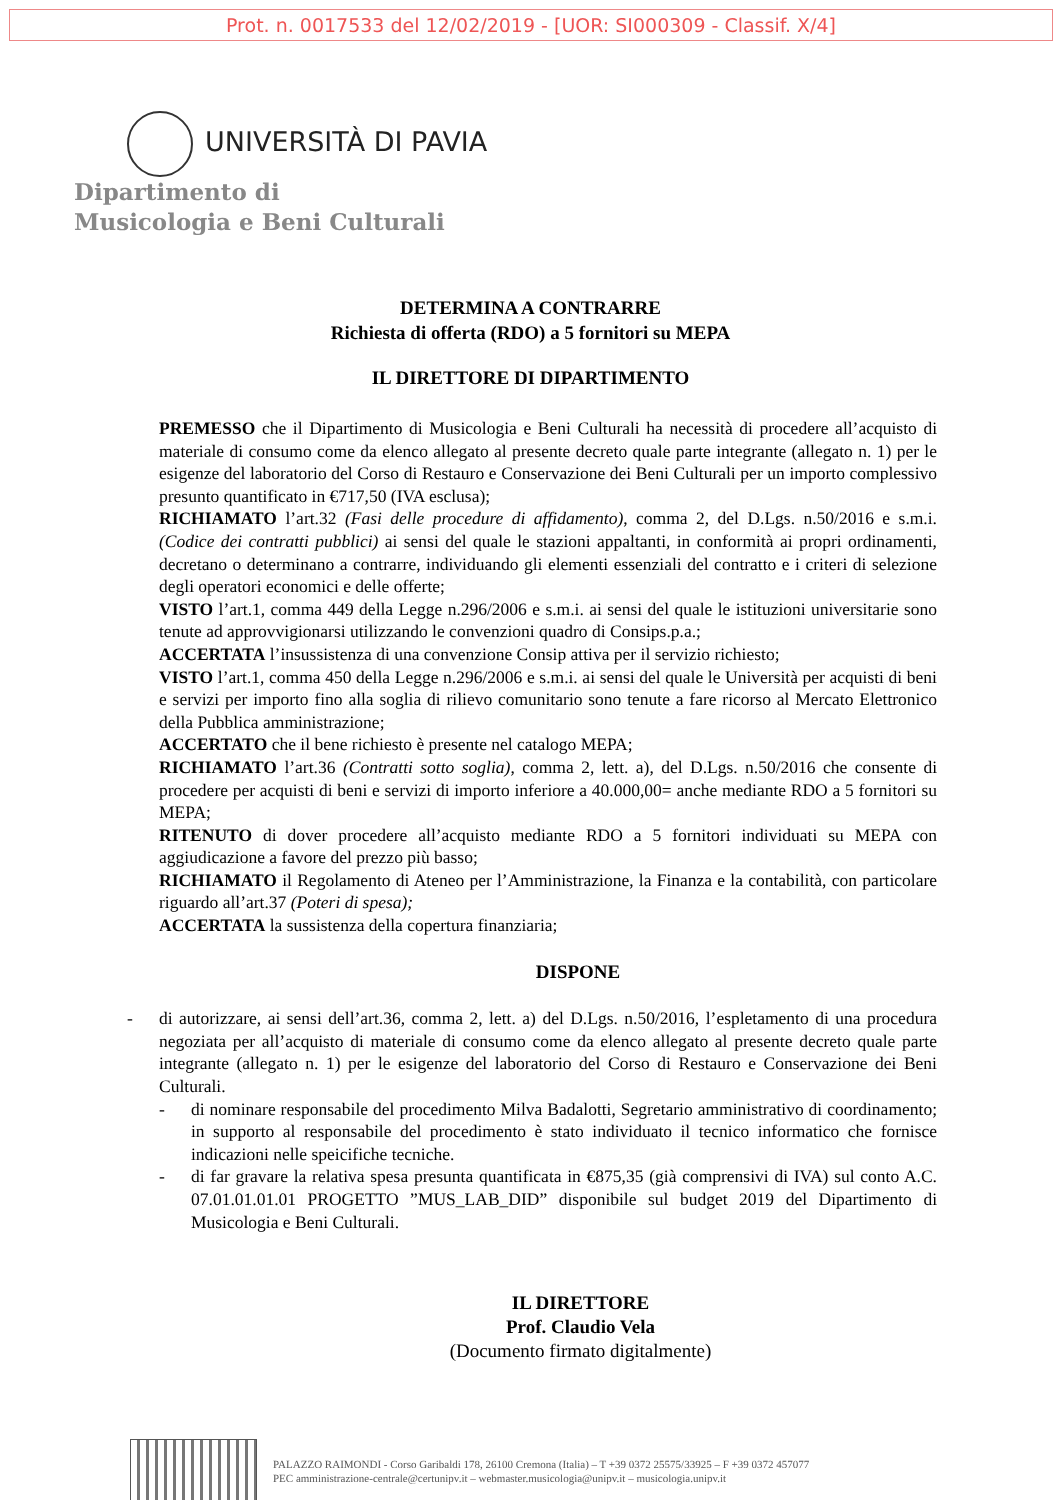Prot. n. 0017533 del 12/02/2019 - [UOR: SI000309 - Classif. X/4]
UNIVERSITÀ DI PAVIA
Dipartimento di
Musicologia e Beni Culturali
DETERMINA A CONTRARRE
Richiesta di offerta (RDO) a 5 fornitori su MEPA
IL DIRETTORE DI DIPARTIMENTO
PREMESSO che il Dipartimento di Musicologia e Beni Culturali ha necessità di procedere all’acquisto di materiale di consumo come da elenco allegato al presente decreto quale parte integrante (allegato n. 1) per le esigenze del laboratorio del Corso di Restauro e Conservazione dei Beni Culturali per un importo complessivo presunto quantificato in €717,50 (IVA esclusa);
RICHIAMATO l’art.32 (Fasi delle procedure di affidamento), comma 2, del D.Lgs. n.50/2016 e s.m.i.(Codice dei contratti pubblici) ai sensi del quale le stazioni appaltanti, in conformità ai propri ordinamenti, decretano o determinano a contrarre, individuando gli elementi essenziali del contratto e i criteri di selezione degli operatori economici e delle offerte;
VISTO l’art.1, comma 449 della Legge n.296/2006 e s.m.i. ai sensi del quale le istituzioni universitarie sono tenute ad approvvigionarsi utilizzando le convenzioni quadro di Consips.p.a.;
ACCERTATA l’insussistenza di una convenzione Consip attiva per il servizio richiesto;
VISTO l’art.1, comma 450 della Legge n.296/2006 e s.m.i. ai sensi del quale le Università per acquisti di beni e servizi per importo fino alla soglia di rilievo comunitario sono tenute a fare ricorso al Mercato Elettronico della Pubblica amministrazione;
ACCERTATO che il bene richiesto è presente nel catalogo MEPA;
RICHIAMATO l’art.36 (Contratti sotto soglia), comma 2, lett. a), del D.Lgs. n.50/2016 che consente di procedere per acquisti di beni e servizi di importo inferiore a 40.000,00= anche mediante RDO a 5 fornitori su MEPA;
RITENUTO di dover procedere all’acquisto mediante RDO a 5 fornitori individuati su MEPA con aggiudicazione a favore del prezzo più basso;
RICHIAMATO il Regolamento di Ateneo per l’Amministrazione, la Finanza e la contabilità, con particolare riguardo all’art.37 (Poteri di spesa);
ACCERTATA la sussistenza della copertura finanziaria;
DISPONE
- di autorizzare, ai sensi dell’art.36, comma 2, lett. a) del D.Lgs. n.50/2016, l’espletamento di una procedura negoziata per all’acquisto di materiale di consumo come da elenco allegato al presente decreto quale parte integrante (allegato n. 1) per le esigenze del laboratorio del Corso di Restauro e Conservazione dei Beni Culturali.
- di nominare responsabile del procedimento Milva Badalotti, Segretario amministrativo di coordinamento; in supporto al responsabile del procedimento è stato individuato il tecnico informatico che fornisce indicazioni nelle speicifiche tecniche.
- di far gravare la relativa spesa presunta quantificata in €875,35 (già comprensivi di IVA) sul conto A.C. 07.01.01.01.01 PROGETTO ”MUS_LAB_DID” disponibile sul budget 2019 del Dipartimento di Musicologia e Beni Culturali.
IL DIRETTORE
Prof. Claudio Vela
(Documento firmato digitalmente)
PALAZZO RAIMONDI - Corso Garibaldi 178, 26100 Cremona (Italia) – T +39 0372 25575/33925 – F +39 0372 457077
PEC amministrazione-centrale@certunipv.it – webmaster.musicologia@unipv.it – musicologia.unipv.it